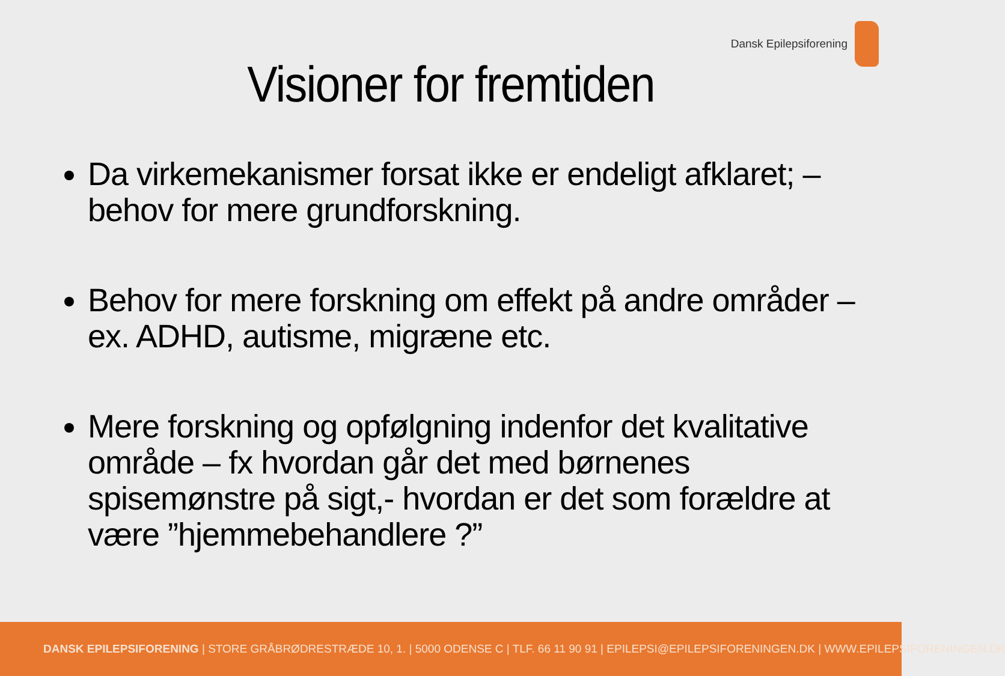Dansk Epilepsiforening
Visioner for fremtiden
Da virkemekanismer forsat ikke er endeligt afklaret; – behov for mere grundforskning.
Behov for mere forskning om effekt på andre områder – ex. ADHD, autisme, migræne etc.
Mere forskning og opfølgning indenfor det kvalitative område – fx hvordan går det med børnenes spisemønstre på sigt,- hvordan er det som forældre at være ”hjemmebehandlere ?”
DANSK EPILEPSIFORENING | STORE GRÅBRØDRESTRÆDE 10, 1. | 5000 ODENSE C | TLF. 66 11 90 91 | EPILEPSI@EPILEPSIFORENINGEN.DK | WWW.EPILEPSIFORENINGEN.DK